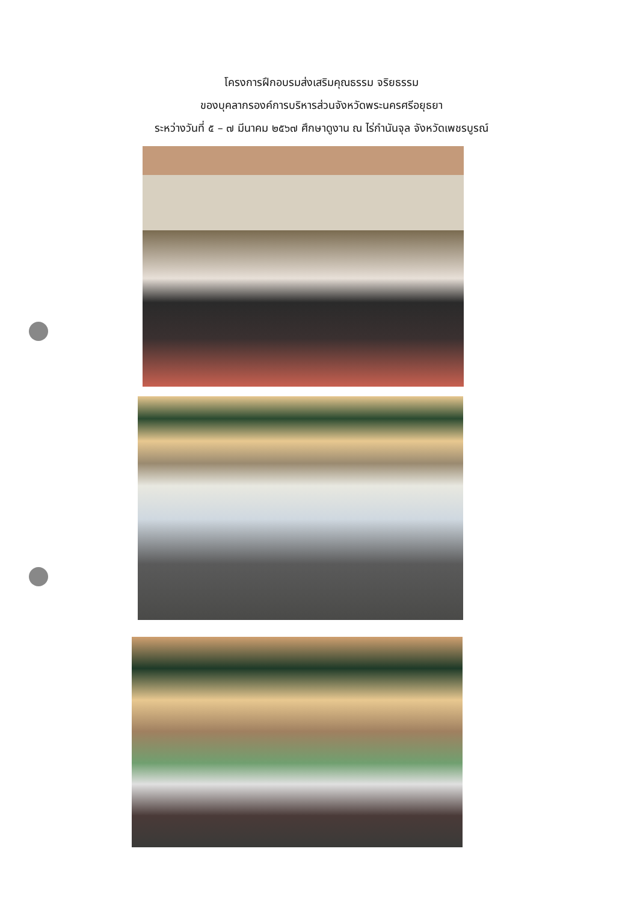โครงการฝึกอบรมส่งเสริมคุณธรรม จริยธรรม
ของบุคลากรองค์การบริหารส่วนจังหวัดพระนครศรีอยุธยา
ระหว่างวันที่ ๕ – ๗ มีนาคม ๒๕๖๗ ศึกษาดูงาน ณ ไร่กำนันจุล จังหวัดเพชรบูรณ์